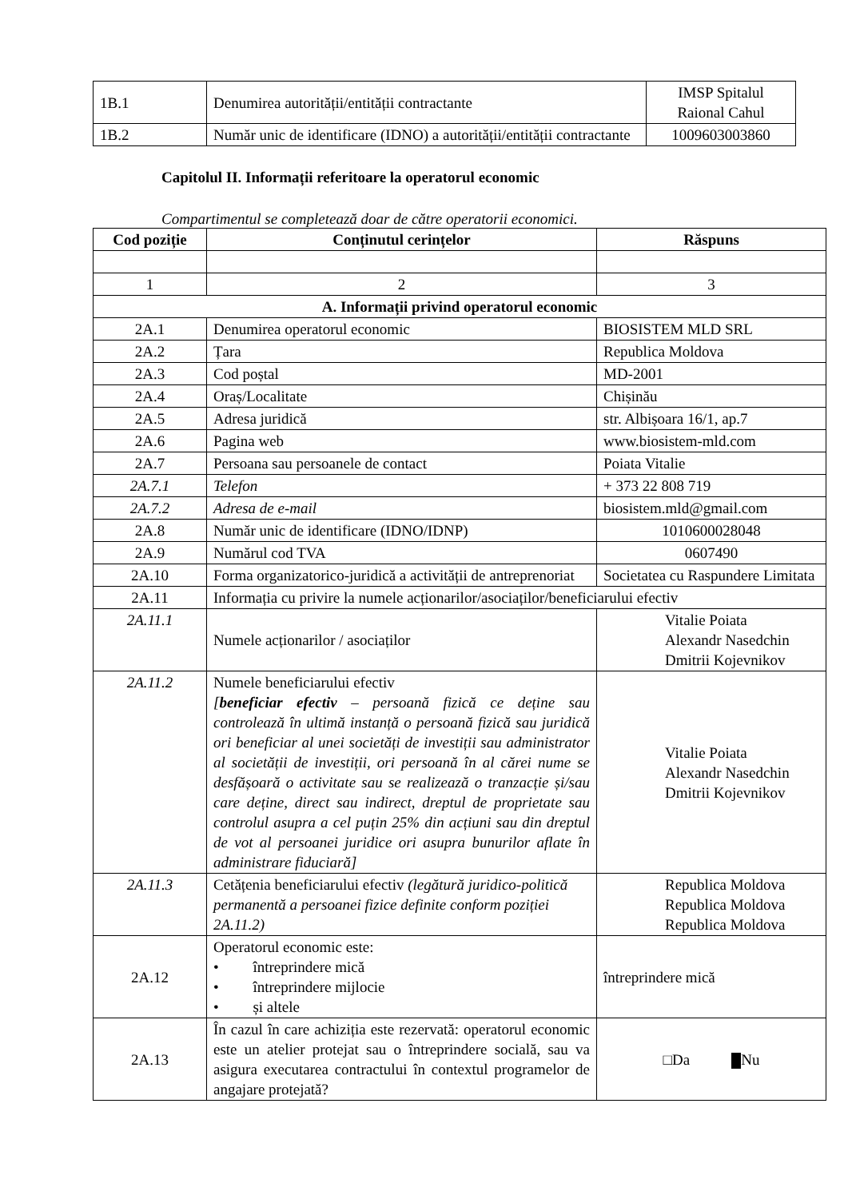| 1B.1 | Denumirea autorității/entității contractante | IMSP Spitalul Raional Cahul |
| 1B.2 | Număr unic de identificare (IDNO) a autorității/entității contractante | 1009603003860 |
Capitolul II. Informații referitoare la operatorul economic
Compartimentul se completează doar de către operatorii economici.
| Cod poziție | Conținutul cerințelor | Răspuns |
| --- | --- | --- |
| 1 | 2 | 3 |
| A. Informații privind operatorul economic | | |
| 2A.1 | Denumirea operatorul economic | BIOSISTEM MLD SRL |
| 2A.2 | Țara | Republica Moldova |
| 2A.3 | Cod poștal | MD-2001 |
| 2A.4 | Oraș/Localitate | Chișinău |
| 2A.5 | Adresa juridică | str. Albișoara 16/1, ap.7 |
| 2A.6 | Pagina web | www.biosistem-mld.com |
| 2A.7 | Persoana sau persoanele de contact | Poiata Vitalie |
| 2A.7.1 | Telefon | + 373 22 808 719 |
| 2A.7.2 | Adresa de e-mail | biosistem.mld@gmail.com |
| 2A.8 | Număr unic de identificare (IDNO/IDNP) | 1010600028048 |
| 2A.9 | Numărul cod TVA | 0607490 |
| 2A.10 | Forma organizatorico-juridică a activității de antreprenoriat | Societatea cu Raspundere Limitata |
| 2A.11 | Informația cu privire la numele acționarilor/asociaților/beneficiarului efectiv | |
| 2A.11.1 | Numele acționarilor / asociaților | Vitalie Poiata Alexandr Nasedchin Dmitrii Kojevnikov |
| 2A.11.2 | Numele beneficiarului efectiv [ beneficiar efectiv – persoană fizică ce deține sau controlează în ultimă instanță o persoană fizică sau juridică ori beneficiar al unei societăți de investiții sau administrator al societății de investiții, ori persoană în al cărei nume se desfășoară o activitate sau se realizează o tranzacție și/sau care deține, direct sau indirect, dreptul de proprietate sau controlul asupra a cel puțin 25% din acțiuni sau din dreptul de vot al persoanei juridice ori asupra bunurilor aflate în administrare fiduciară] | Vitalie Poiata Alexandr Nasedchin Dmitrii Kojevnikov |
| 2A.11.3 | Cetățenia beneficiarului efectiv (legătură juridico-politică permanentă a persoanei fizice definite conform poziției 2A.11.2) | Republica Moldova Republica Moldova Republica Moldova |
| 2A.12 | Operatorul economic este: • întreprindere mică • întreprindere mijlocie • și altele | întreprindere mică |
| 2A.13 | În cazul în care achiziția este rezervată: operatorul economic este un atelier protejat sau o întreprindere socială, sau va asigura executarea contractului în contextul programelor de angajare protejată? | □Da Nu |